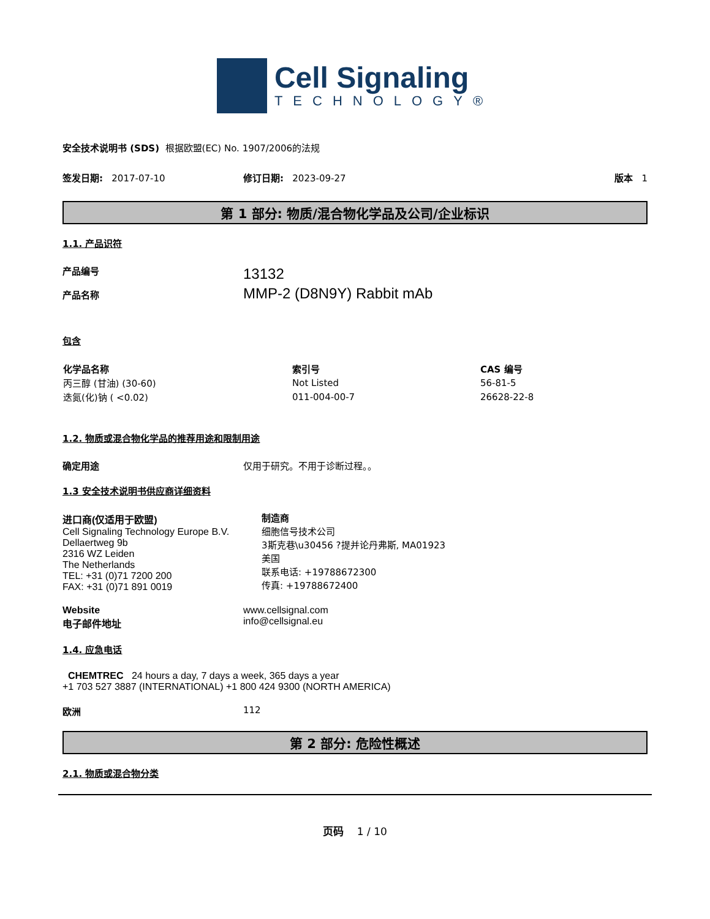Cell Signaling
TECHNOLOGY®
安全技术说明书 (SDS) 根据欧盟(EC) No. 1907/2006的法规
签发日期: 2017-07-10 修订日期: 2023-09-27 版本 1
第 1 部分: 物质/混合物化学品及公司/企业标识
1.1. 产品识符
产品编号
产品名称
13132
MMP-2 (D8N9Y) Rabbit mAb
包含
| 化学品名称 | 索引号 | CAS 编号 |
| --- | --- | --- |
| 丙三醇 (甘油) (30-60) | Not Listed | 56-81-5 |
| 迭氮(化)钠 ( <0.02) | 011-004-00-7 | 26628-22-8 |
1.2. 物质或混合物化学品的推荐用途和限制用途
确定用途 仅用于研究。不用于诊断过程。。
1.3 安全技术说明书供应商详细资料
进口商(仅适用于欧盟)
Cell Signaling Technology Europe B.V.
Dellaertweg 9b
2316 WZ Leiden
The Netherlands
TEL: +31 (0)71 7200 200
FAX: +31 (0)71 891 0019
制造商
细胞信号技术公司
3斯克巷\u30456 ?提并论丹弗斯, MA01923
美国
联系电话: +19788672300
传真: +19788672400
Website
电子邮件地址
www.cellsignal.com
info@cellsignal.eu
1.4. 应急电话
CHEMTREC 24 hours a day, 7 days a week, 365 days a year
+1 703 527 3887 (INTERNATIONAL) +1 800 424 9300 (NORTH AMERICA)
欧洲 112
第 2 部分: 危险性概述
2.1. 物质或混合物分类
页码 1 / 10